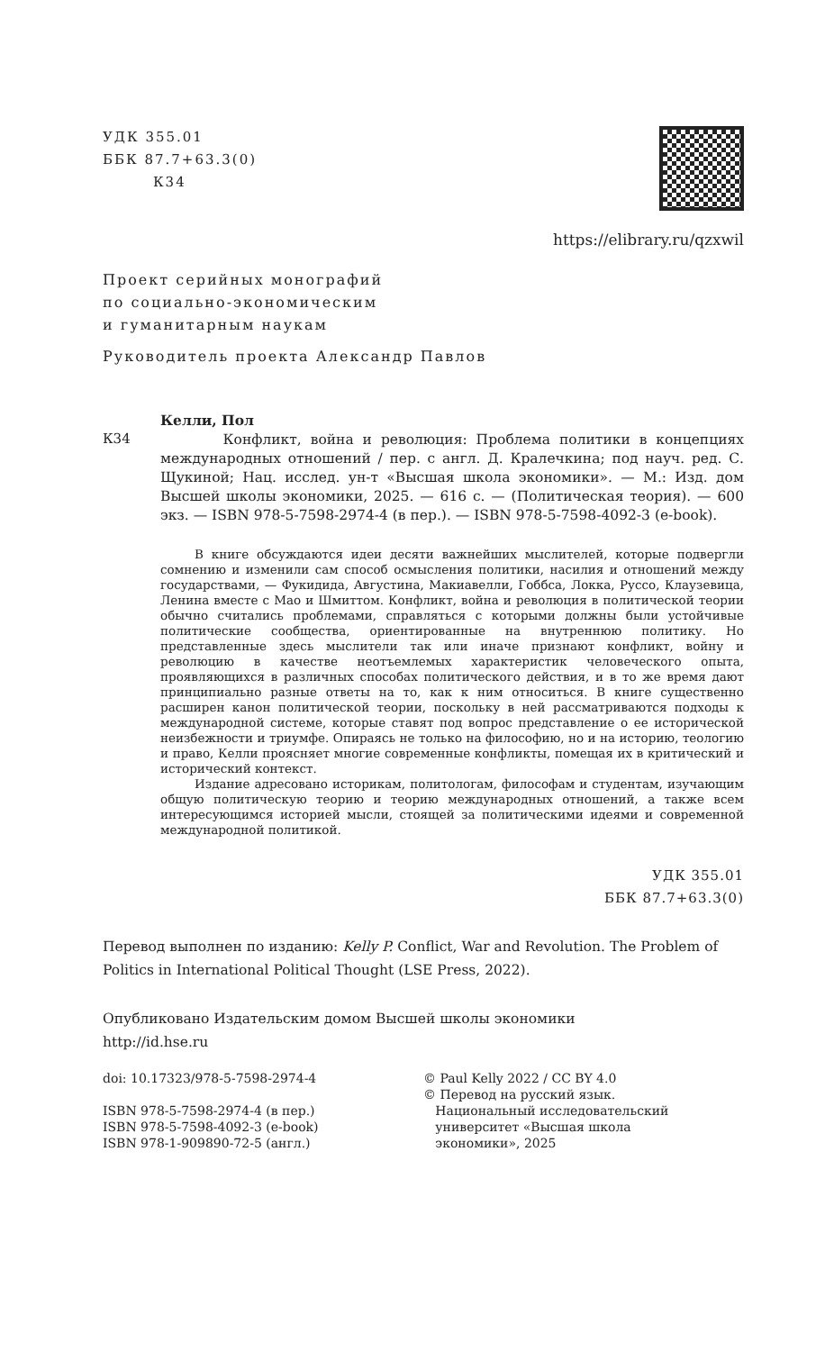УДК 355.01
ББК 87.7+63.3(0)
К34
https://elibrary.ru/qzxwil
Проект серийных монографий
по социально-экономическим
и гуманитарным наукам
Руководитель проекта Александр Павлов
К34
Келли, Пол
Конфликт, война и революция: Проблема политики в концепциях международных отношений / пер. с англ. Д. Кралечкина; под науч. ред. С. Щукиной; Нац. исслед. ун-т «Высшая школа экономики». — М.: Изд. дом Высшей школы экономики, 2025. — 616 с. — (Политическая теория). — 600 экз. — ISBN 978-5-7598-2974-4 (в пер.). — ISBN 978-5-7598-4092-3 (e-book).
В книге обсуждаются идеи десяти важнейших мыслителей, которые подвергли сомнению и изменили сам способ осмысления политики, насилия и отношений между государствами, — Фукидида, Августина, Макиавелли, Гоббса, Локка, Руссо, Клаузевица, Ленина вместе с Мао и Шмиттом. Конфликт, война и революция в политической теории обычно считались проблемами, справляться с которыми должны были устойчивые политические сообщества, ориентированные на внутреннюю политику. Но представленные здесь мыслители так или иначе признают конфликт, войну и революцию в качестве неотъемлемых характеристик человеческого опыта, проявляющихся в различных способах политического действия, и в то же время дают принципиально разные ответы на то, как к ним относиться. В книге существенно расширен канон политической теории, поскольку в ней рассматриваются подходы к международной системе, которые ставят под вопрос представление о ее исторической неизбежности и триумфе. Опираясь не только на философию, но и на историю, теологию и право, Келли проясняет многие современные конфликты, помещая их в критический и исторический контекст.
Издание адресовано историкам, политологам, философам и студентам, изучающим общую политическую теорию и теорию международных отношений, а также всем интересующимся историей мысли, стоящей за политическими идеями и современной международной политикой.
УДК 355.01
ББК 87.7+63.3(0)
Перевод выполнен по изданию: Kelly P. Conflict, War and Revolution. The Problem of Politics in International Political Thought (LSE Press, 2022).
Опубликовано Издательским домом Высшей школы экономики
http://id.hse.ru
doi: 10.17323/978-5-7598-2974-4
ISBN 978-5-7598-2974-4 (в пер.)
ISBN 978-5-7598-4092-3 (e-book)
ISBN 978-1-909890-72-5 (англ.)
© Paul Kelly 2022 / CC BY 4.0
© Перевод на русский язык.
Национальный исследовательский
университет «Высшая школа
экономики», 2025